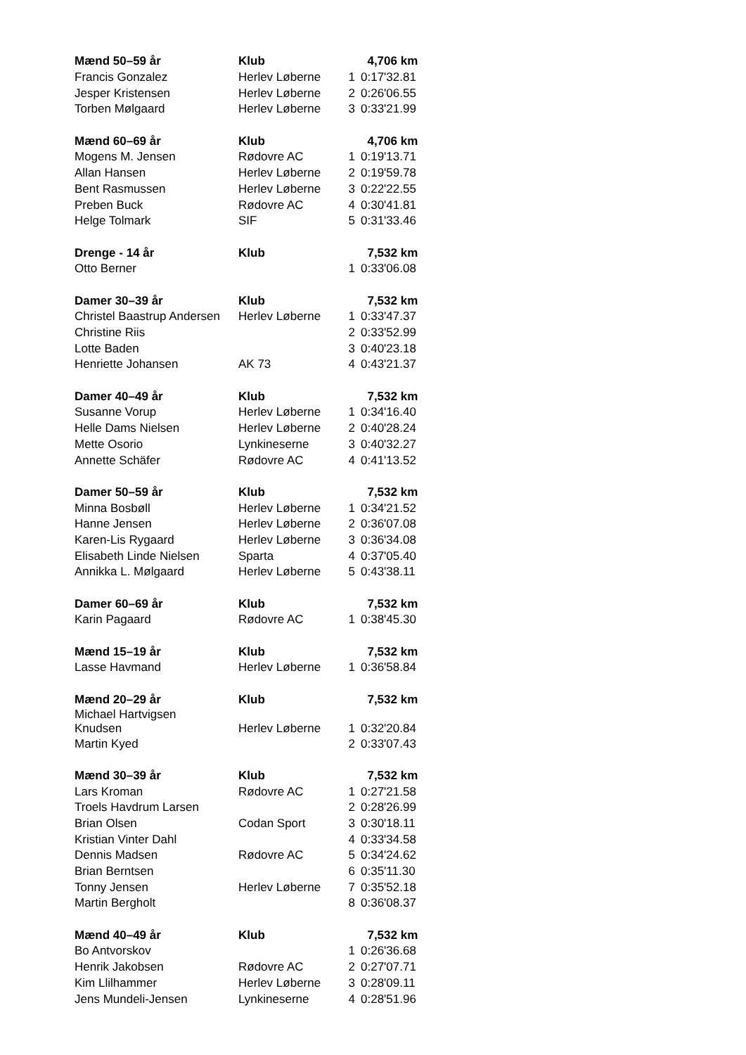| Mænd 50–59 år | Klub | | 4,706 km |
| --- | --- | --- | --- |
| Francis Gonzalez | Herlev Løberne | 1 | 0:17'32.81 |
| Jesper Kristensen | Herlev Løberne | 2 | 0:26'06.55 |
| Torben Mølgaard | Herlev Løberne | 3 | 0:33'21.99 |
| Mænd 60–69 år | Klub | | 4,706 km |
| Mogens M. Jensen | Rødovre AC | 1 | 0:19'13.71 |
| Allan Hansen | Herlev Løberne | 2 | 0:19'59.78 |
| Bent Rasmussen | Herlev Løberne | 3 | 0:22'22.55 |
| Preben Buck | Rødovre AC | 4 | 0:30'41.81 |
| Helge Tolmark | SIF | 5 | 0:31'33.46 |
| Drenge - 14 år | Klub | | 7,532 km |
| Otto Berner | | 1 | 0:33'06.08 |
| Damer 30–39 år | Klub | | 7,532 km |
| Christel Baastrup Andersen | Herlev Løberne | 1 | 0:33'47.37 |
| Christine Riis | | 2 | 0:33'52.99 |
| Lotte Baden | | 3 | 0:40'23.18 |
| Henriette Johansen | AK 73 | 4 | 0:43'21.37 |
| Damer 40–49 år | Klub | | 7,532 km |
| Susanne Vorup | Herlev Løberne | 1 | 0:34'16.40 |
| Helle Dams Nielsen | Herlev Løberne | 2 | 0:40'28.24 |
| Mette Osorio | Lynkineserne | 3 | 0:40'32.27 |
| Annette Schäfer | Rødovre AC | 4 | 0:41'13.52 |
| Damer 50–59 år | Klub | | 7,532 km |
| Minna Bosbøll | Herlev Løberne | 1 | 0:34'21.52 |
| Hanne Jensen | Herlev Løberne | 2 | 0:36'07.08 |
| Karen-Lis Rygaard | Herlev Løberne | 3 | 0:36'34.08 |
| Elisabeth Linde Nielsen | Sparta | 4 | 0:37'05.40 |
| Annikka L. Mølgaard | Herlev Løberne | 5 | 0:43'38.11 |
| Damer 60–69 år | Klub | | 7,532 km |
| Karin Pagaard | Rødovre AC | 1 | 0:38'45.30 |
| Mænd 15–19 år | Klub | | 7,532 km |
| Lasse Havmand | Herlev Løberne | 1 | 0:36'58.84 |
| Mænd 20–29 år | Klub | | 7,532 km |
| Michael Hartvigsen Knudsen | Herlev Løberne | 1 | 0:32'20.84 |
| Martin Kyed | | 2 | 0:33'07.43 |
| Mænd 30–39 år | Klub | | 7,532 km |
| Lars Kroman | Rødovre AC | 1 | 0:27'21.58 |
| Troels Havdrum Larsen | | 2 | 0:28'26.99 |
| Brian Olsen | Codan Sport | 3 | 0:30'18.11 |
| Kristian Vinter Dahl | | 4 | 0:33'34.58 |
| Dennis Madsen | Rødovre AC | 5 | 0:34'24.62 |
| Brian Berntsen | | 6 | 0:35'11.30 |
| Tonny Jensen | Herlev Løberne | 7 | 0:35'52.18 |
| Martin Bergholt | | 8 | 0:36'08.37 |
| Mænd 40–49 år | Klub | | 7,532 km |
| Bo Antvorskov | | 1 | 0:26'36.68 |
| Henrik Jakobsen | Rødovre AC | 2 | 0:27'07.71 |
| Kim Llilhammer | Herlev Løberne | 3 | 0:28'09.11 |
| Jens Mundeli-Jensen | Lynkineserne | 4 | 0:28'51.96 |